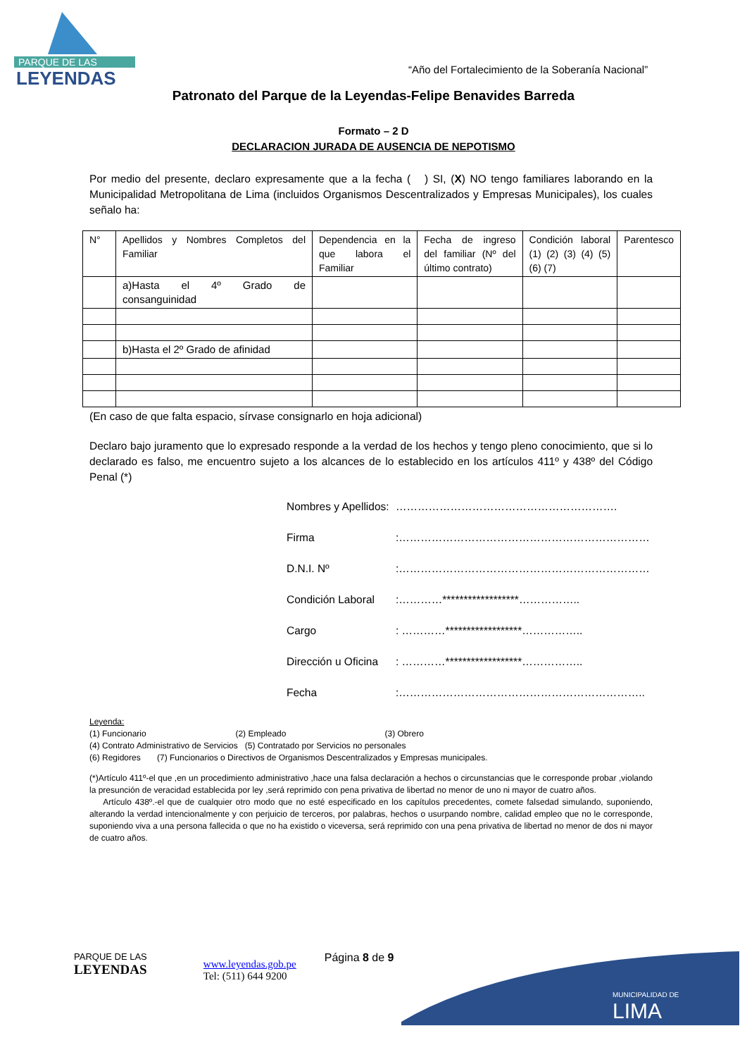PARQUE DE LAS
LEYENDAS
“Año del Fortalecimiento de la Soberanía Nacional”
Patronato del Parque de la Leyendas-Felipe Benavides Barreda
Formato – 2 D
DECLARACION JURADA DE AUSENCIA DE NEPOTISMO
Por medio del presente, declaro expresamente que a la fecha ( ) SI, (X) NO tengo familiares laborando en la Municipalidad Metropolitana de Lima (incluidos Organismos Descentralizados y Empresas Municipales), los cuales señalo ha:
| N° | Apellidos y Nombres Completos del Familiar | Dependencia en la que labora el Familiar | Fecha de ingreso del familiar (Nº del último contrato) | Condición laboral (1) (2) (3) (4) (5) (6) (7) | Parentesco |
| | a)Hasta el 4º Grado de consanguinidad | | | | |
| | b)Hasta el 2º Grado de afinidad | | | | |
(En caso de que falta espacio, sírvase consignarlo en hoja adicional)
Declaro bajo juramento que lo expresado responde a la verdad de los hechos y tengo pleno conocimiento, que si lo declarado es falso, me encuentro sujeto a los alcances de lo establecido en los artículos 411º y 438º del Código Penal (*)
Nombres y Apellidos: …………………………………………………….
Firma:……………………………………………………………
D.N.I. Nº:……………………………………………………………
Condición Laboral:…………******************……………..
Cargo: …………******************……………..
Dirección u Oficina: …………******************……………..
Fecha:…………………………………………………………..
Leyenda:
(1) Funcionario (2) Empleado (3) Obrero
(4) Contrato Administrativo de Servicios (5) Contratado por Servicios no personales
(6) Regidores (7) Funcionarios o Directivos de Organismos Descentralizados y Empresas municipales.
(*)Artículo 411º-el que ,en un procedimiento administrativo ,hace una falsa declaración a hechos o circunstancias que le corresponde probar ,violando la presunción de veracidad establecida por ley ,será reprimido con pena privativa de libertad no menor de uno ni mayor de cuatro años.
Artículo 438º.-el que de cualquier otro modo que no esté especificado en los capítulos precedentes, comete falsedad simulando, suponiendo, alterando la verdad intencionalmente y con perjuicio de terceros, por palabras, hechos o usurpando nombre, calidad empleo que no le corresponde, suponiendo viva a una persona fallecida o que no ha existido o viceversa, será reprimido con una pena privativa de libertad no menor de dos ni mayor de cuatro años.
MUNICIPALIDAD DE
LIMA
PARQUE DE LAS
LEYENDAS
www.leyendas.gob.pe
Tel: (511) 644 9200
Página 8 de 9